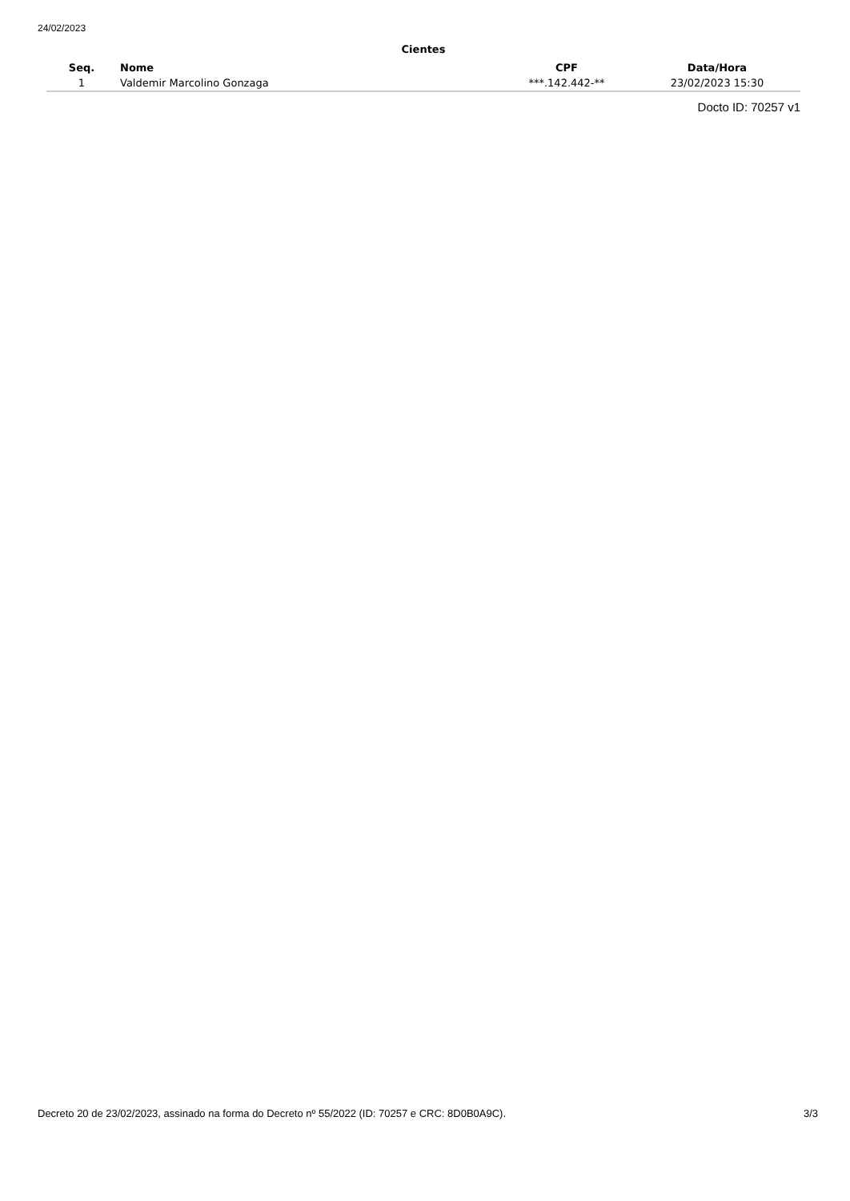24/02/2023
Cientes
| Seq. | Nome | CPF | Data/Hora |
| --- | --- | --- | --- |
| 1 | Valdemir Marcolino Gonzaga | ***.142.442-** | 23/02/2023 15:30 |
Docto ID: 70257 v1
Decreto 20 de 23/02/2023, assinado na forma do Decreto nº 55/2022 (ID: 70257 e CRC: 8D0B0A9C). 3/3